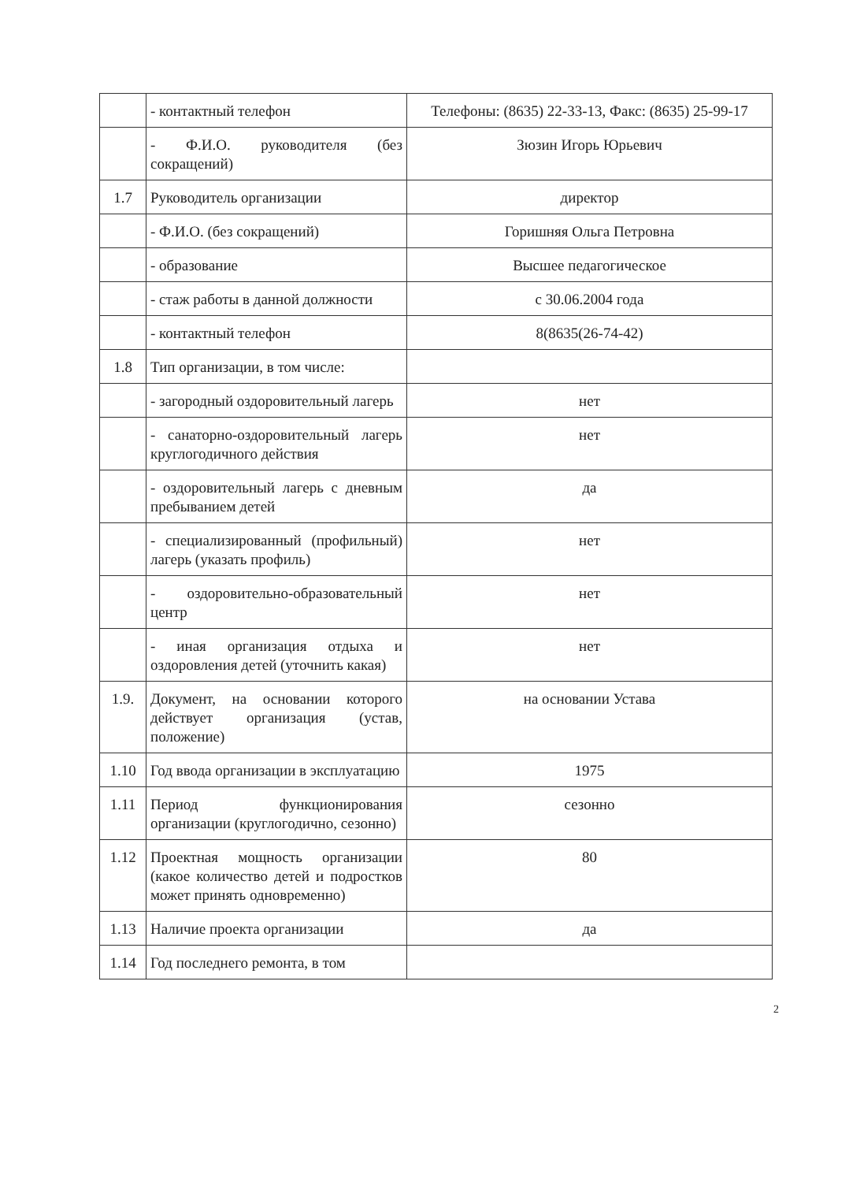| | - контактный телефон | Телефоны: (8635) 22-33-13, Факс: (8635) 25-99-17 |
| | - Ф.И.О. руководителя (без сокращений) | Зюзин Игорь Юрьевич |
| 1.7 | Руководитель организации | директор |
| | - Ф.И.О. (без сокращений) | Горишняя Ольга Петровна |
| | - образование | Высшее педагогическое |
| | - стаж работы в данной должности | с 30.06.2004 года |
| | - контактный телефон | 8(8635(26-74-42) |
| 1.8 | Тип организации, в том числе: | |
| | - загородный оздоровительный лагерь | нет |
| | - санаторно-оздоровительный лагерь круглогодичного действия | нет |
| | - оздоровительный лагерь с дневным пребыванием детей | да |
| | - специализированный (профильный) лагерь (указать профиль) | нет |
| | - оздоровительно-образовательный центр | нет |
| | - иная организация отдыха и оздоровления детей (уточнить какая) | нет |
| 1.9. | Документ, на основании которого действует организация (устав, положение) | на основании Устава |
| 1.10 | Год ввода организации в эксплуатацию | 1975 |
| 1.11 | Период функционирования организации (круглогодично, сезонно) | сезонно |
| 1.12 | Проектная мощность организации (какое количество детей и подростков может принять одновременно) | 80 |
| 1.13 | Наличие проекта организации | да |
| 1.14 | Год последнего ремонта, в том | |
2